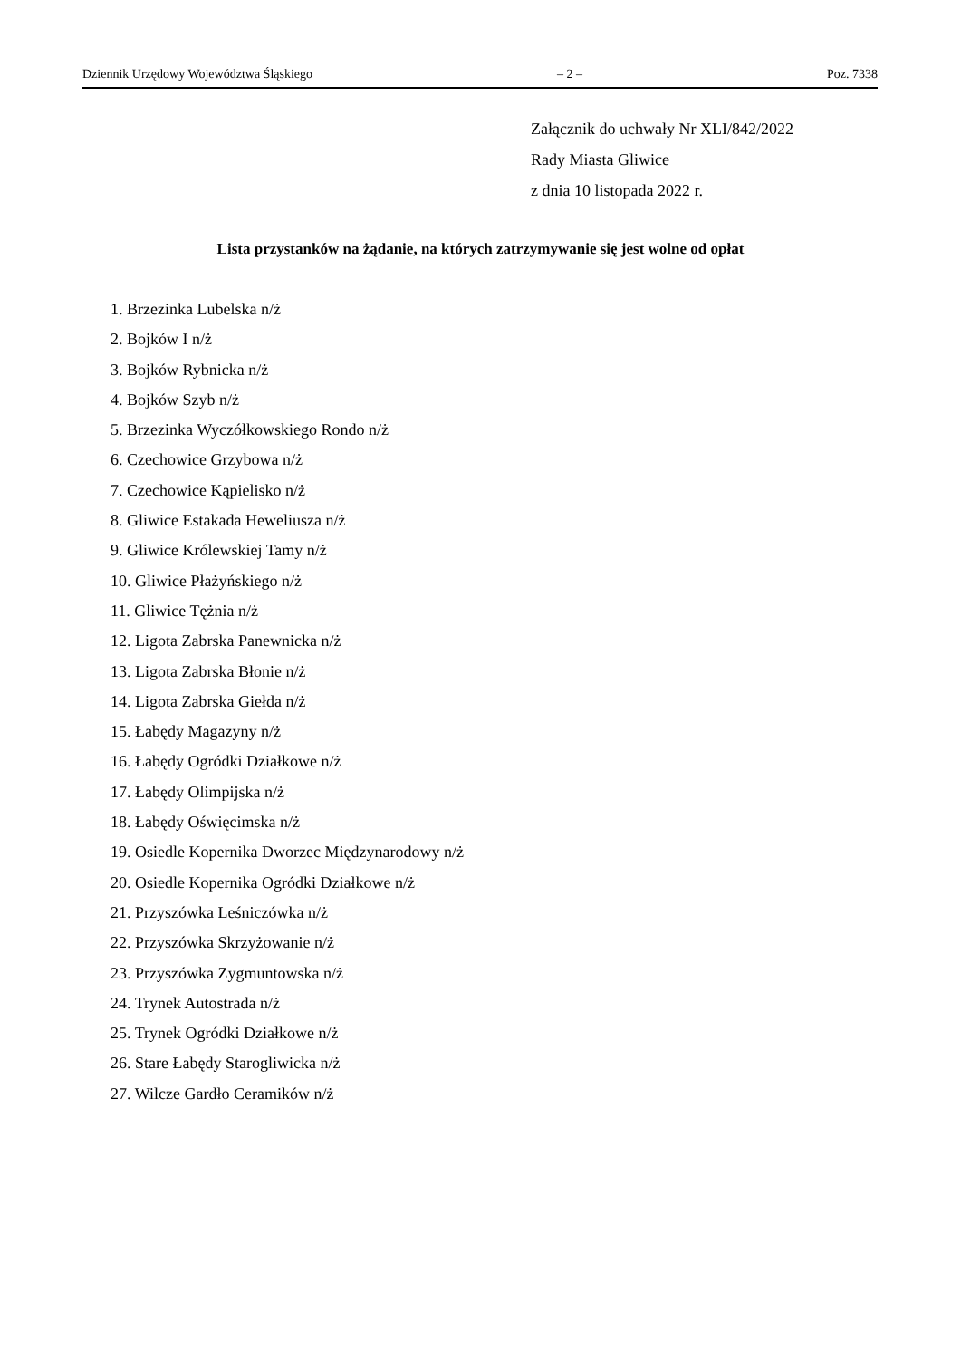Dziennik Urzędowy Województwa Śląskiego – 2 – Poz. 7338
Załącznik do uchwały Nr XLI/842/2022
Rady Miasta Gliwice
z dnia 10 listopada 2022 r.
Lista przystanków na żądanie, na których zatrzymywanie się jest wolne od opłat
1. Brzezinka Lubelska n/ż
2. Bojków I n/ż
3. Bojków Rybnicka n/ż
4. Bojków Szyb n/ż
5. Brzezinka Wyczółkowskiego Rondo n/ż
6. Czechowice Grzybowa n/ż
7. Czechowice Kąpielisko n/ż
8. Gliwice Estakada Heweliusza n/ż
9. Gliwice Królewskiej Tamy n/ż
10. Gliwice Płażyńskiego n/ż
11. Gliwice Tężnia n/ż
12. Ligota Zabrska Panewnicka n/ż
13. Ligota Zabrska Błonie n/ż
14. Ligota Zabrska Giełda n/ż
15. Łabędy Magazyny n/ż
16. Łabędy Ogródki Działkowe n/ż
17. Łabędy Olimpijska n/ż
18. Łabędy Oświęcimska n/ż
19. Osiedle Kopernika Dworzec Międzynarodowy n/ż
20. Osiedle Kopernika Ogródki Działkowe n/ż
21. Przyszówka Leśniczówka n/ż
22. Przyszówka Skrzyżowanie n/ż
23. Przyszówka Zygmuntowska n/ż
24. Trynek Autostrada n/ż
25. Trynek Ogródki Działkowe n/ż
26. Stare Łabędy Starogliwicka n/ż
27. Wilcze Gardło Ceramików n/ż